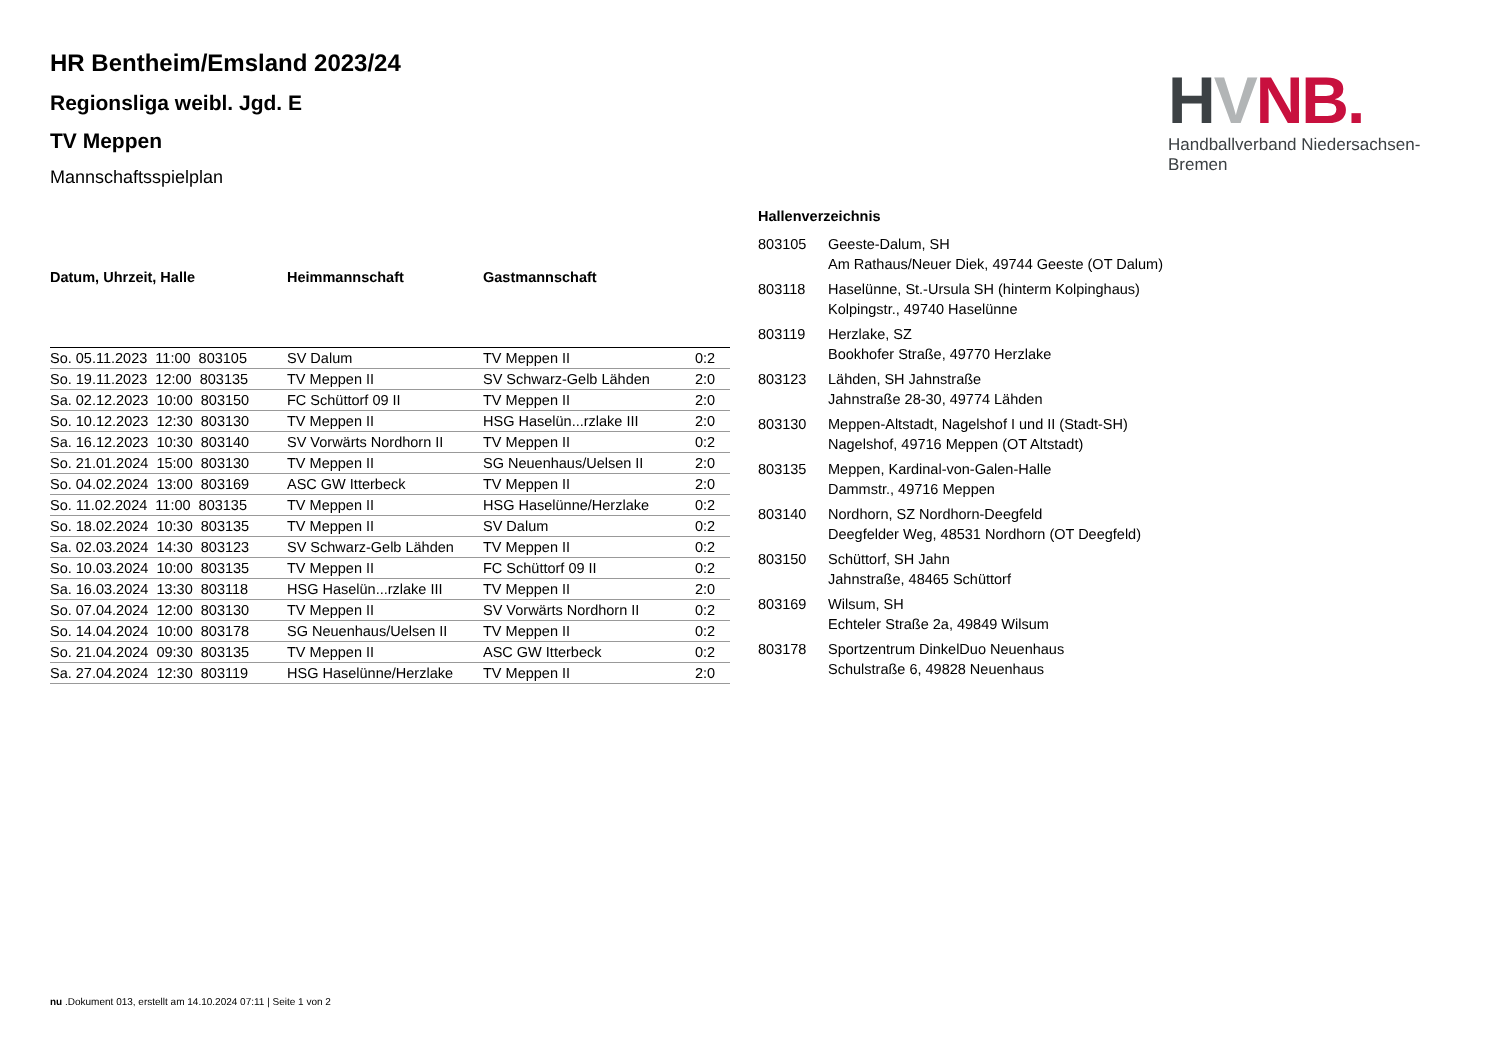HVNB.
Handballverband Niedersachsen-Bremen
HR Bentheim/Emsland 2023/24
Regionsliga weibl. Jgd. E
TV Meppen
Mannschaftsspielplan
| Datum, Uhrzeit, Halle | Heimmannschaft | Gastmannschaft | |
| --- | --- | --- | --- |
| So. 05.11.2023 11:00 803105 | SV Dalum | TV Meppen II | 0:2 |
| So. 19.11.2023 12:00 803135 | TV Meppen II | SV Schwarz-Gelb Lähden | 2:0 |
| Sa. 02.12.2023 10:00 803150 | FC Schüttorf 09 II | TV Meppen II | 2:0 |
| So. 10.12.2023 12:30 803130 | TV Meppen II | HSG Haselün...rzlake III | 2:0 |
| Sa. 16.12.2023 10:30 803140 | SV Vorwärts Nordhorn II | TV Meppen II | 0:2 |
| So. 21.01.2024 15:00 803130 | TV Meppen II | SG Neuenhaus/Uelsen II | 2:0 |
| So. 04.02.2024 13:00 803169 | ASC GW Itterbeck | TV Meppen II | 2:0 |
| So. 11.02.2024 11:00 803135 | TV Meppen II | HSG Haselünne/Herzlake | 0:2 |
| So. 18.02.2024 10:30 803135 | TV Meppen II | SV Dalum | 0:2 |
| Sa. 02.03.2024 14:30 803123 | SV Schwarz-Gelb Lähden | TV Meppen II | 0:2 |
| So. 10.03.2024 10:00 803135 | TV Meppen II | FC Schüttorf 09 II | 0:2 |
| Sa. 16.03.2024 13:30 803118 | HSG Haselün...rzlake III | TV Meppen II | 2:0 |
| So. 07.04.2024 12:00 803130 | TV Meppen II | SV Vorwärts Nordhorn II | 0:2 |
| So. 14.04.2024 10:00 803178 | SG Neuenhaus/Uelsen II | TV Meppen II | 0:2 |
| So. 21.04.2024 09:30 803135 | TV Meppen II | ASC GW Itterbeck | 0:2 |
| Sa. 27.04.2024 12:30 803119 | HSG Haselünne/Herzlake | TV Meppen II | 2:0 |
Hallenverzeichnis
| 803105 | Geeste-Dalum, SH Am Rathaus/Neuer Diek, 49744 Geeste (OT Dalum) |
| 803118 | Haselünne, St.-Ursula SH (hinterm Kolpinghaus) Kolpingstr., 49740 Haselünne |
| 803119 | Herzlake, SZ Bookhofer Straße, 49770 Herzlake |
| 803123 | Lähden, SH Jahnstraße Jahnstraße 28-30, 49774 Lähden |
| 803130 | Meppen-Altstadt, Nagelshof I und II (Stadt-SH) Nagelshof, 49716 Meppen (OT Altstadt) |
| 803135 | Meppen, Kardinal-von-Galen-Halle Dammstr., 49716 Meppen |
| 803140 | Nordhorn, SZ Nordhorn-Deegfeld Deegfelder Weg, 48531 Nordhorn (OT Deegfeld) |
| 803150 | Schüttorf, SH Jahn Jahnstraße, 48465 Schüttorf |
| 803169 | Wilsum, SH Echteler Straße 2a, 49849 Wilsum |
| 803178 | Sportzentrum DinkelDuo Neuenhaus Schulstraße 6, 49828 Neuenhaus |
nu .Dokument 013, erstellt am 14.10.2024 07:11 | Seite 1 von 2